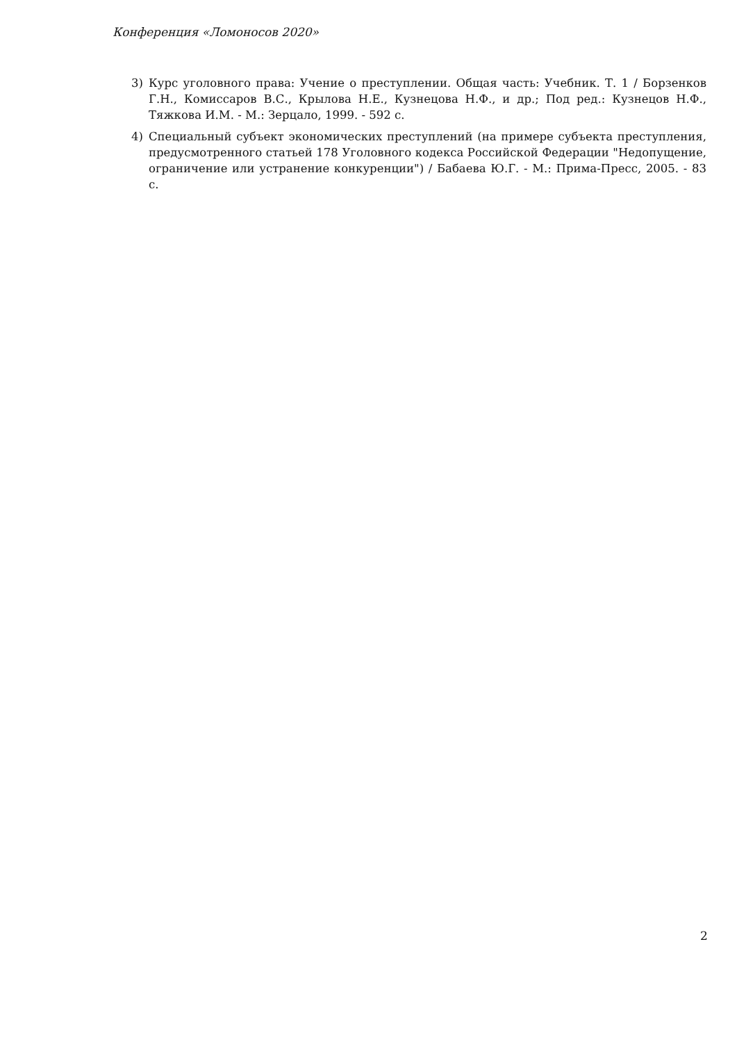Конференция «Ломоносов 2020»
3) Курс уголовного права: Учение о преступлении. Общая часть: Учебник. Т. 1 / Борзенков Г.Н., Комиссаров В.С., Крылова Н.Е., Кузнецова Н.Ф., и др.; Под ред.: Кузнецов Н.Ф., Тяжкова И.М. - М.: Зерцало, 1999. - 592 с.
4) Специальный субъект экономических преступлений (на примере субъекта преступления, предусмотренного статьей 178 Уголовного кодекса Российской Федерации "Недопущение, ограничение или устранение конкуренции") / Бабаева Ю.Г. - М.: Прима-Пресс, 2005. - 83 с.
2